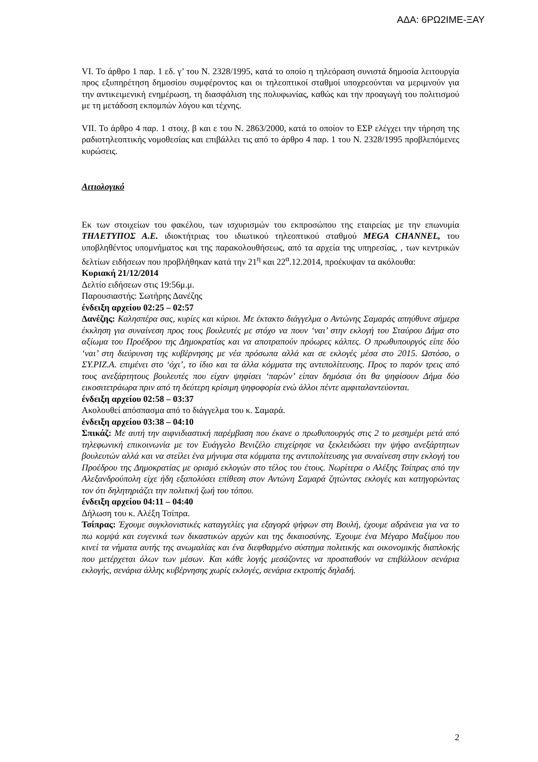ΑΔΑ: 6ΡΩ2ΙΜΕ-ΞΑΥ
VI. Το άρθρο 1 παρ. 1 εδ. γ’ του Ν. 2328/1995, κατά το οποίο η τηλεόραση συνιστά δημοσία λειτουργία προς εξυπηρέτηση δημοσίου συμφέροντος και οι τηλεοπτικοί σταθμοί υποχρεούνται να μεριμνούν για την αντικειμενική ενημέρωση, τη διασφάλιση της πολυφωνίας, καθώς και την προαγωγή του πολιτισμού με τη μετάδοση εκπομπών λόγου και τέχνης.
VII. Το άρθρο 4 παρ. 1 στοιχ. β και ε του Ν. 2863/2000, κατά το οποίον το ΕΣΡ ελέγχει την τήρηση της ραδιοτηλεοπτικής νομοθεσίας και επιβάλλει τις από το άρθρο 4 παρ. 1 του Ν. 2328/1995 προβλεπόμενες κυρώσεις.
Αιτιολογικό
Εκ των στοιχείων του φακέλου, των ισχυρισμών του εκπροσώπου της εταιρείας με την επωνυμία ΤΗΛΕΤΥΠΟΣ Α.Ε. ιδιοκτήτριας του ιδιωτικού τηλεοπτικού σταθμού MEGA CHANNEL, του υποβληθέντος υπομνήματος και της παρακολουθήσεως, από τα αρχεία της υπηρεσίας, , των κεντρικών δελτίων ειδήσεων που προβλήθηκαν κατά την 21<sup>η</sup> και 22<sup>α</sup>.12.2014, προέκυψαν τα ακόλουθα:
Κυριακή 21/12/2014
Δελτίο ειδήσεων στις 19:56μ.μ.
Παρουσιαστής: Σωτήρης Δανέζης
ένδειξη αρχείου 02:25 – 02:57
Δανέζης: Καλησπέρα σας, κυρίες και κύριοι. Με έκτακτο διάγγελμα ο Αντώνης Σαμαράς απηύθυνε σήμερα έκκληση για συναίνεση προς τους βουλευτές με στόχο να πουν ‘ναι’ στην εκλογή του Σταύρου Δήμα στο αξίωμα του Προέδρου της Δημοκρατίας και να αποτραπούν πρόωρες κάλπες. Ο πρωθυπουργός είπε δύο ‘ναι’ στη διεύρυνση της κυβέρνησης με νέα πρόσωπα αλλά και σε εκλογές μέσα στο 2015. Ωστόσο, ο ΣΥ.ΡΙΖ.Α. επιμένει στο ‘όχι’, το ίδιο και τα άλλα κόμματα της αντιπολίτευσης. Προς το παρόν τρεις από τους ανεξάρτητους βουλευτές που είχαν ψηφίσει ‘παρών’ είπαν δημόσια ότι θα ψηφίσουν Δήμα δύο εικοσιτετράωρα πριν από τη δεύτερη κρίσιμη ψηφοφορία ενώ άλλοι πέντε αμφιταλαντεύονται.
ένδειξη αρχείου 02:58 – 03:37
Ακολουθεί απόσπασμα από το διάγγελμα του κ. Σαμαρά.
ένδειξη αρχείου 03:38 – 04:10
Σπικάζ: Με αυτή την αιφνιδιαστική παρέμβαση που έκανε ο πρωθυπουργός στις 2 το μεσημέρι μετά από τηλεφωνική επικοινωνία με τον Ευάγγελο Βενιζέλο επιχείρησε να ξεκλειδώσει την ψήφο ανεξάρτητων βουλευτών αλλά και να στείλει ένα μήνυμα στα κόμματα της αντιπολίτευσης για συναίνεση στην εκλογή του Προέδρου της Δημοκρατίας με ορισμό εκλογών στο τέλος του έτους. Νωρίτερα ο Αλέξης Τσίπρας από την Αλεξανδρούπολη είχε ήδη εξαπολύσει επίθεση στον Αντώνη Σαμαρά ζητώντας εκλογές και κατηγορώντας τον ότι δηλητηριάζει την πολιτική ζωή του τόπου.
ένδειξη αρχείου 04:11 – 04:40
Δήλωση του κ. Αλέξη Τσίπρα.
Τσίπρας: Έχουμε συγκλονιστικές καταγγελίες για εξαγορά ψήφων στη Βουλή, έχουμε αδράνεια για να το πω κομψά και ευγενικά των δικαστικών αρχών και της δικαιοσύνης. Έχουμε ένα Μέγαρο Μαξίμου που κινεί τα νήματα αυτής της ανωμαλίας και ένα διεφθαρμένο σύστημα πολιτικής και οικονομικής διαπλοκής που μετέρχεται όλων των μέσων. Και κάθε λογής μεσάζοντες να προσπαθούν να επιβάλλουν σενάρια εκλογής, σενάρια άλλης κυβέρνησης χωρίς εκλογές, σενάρια εκτροπής δηλαδή.
2